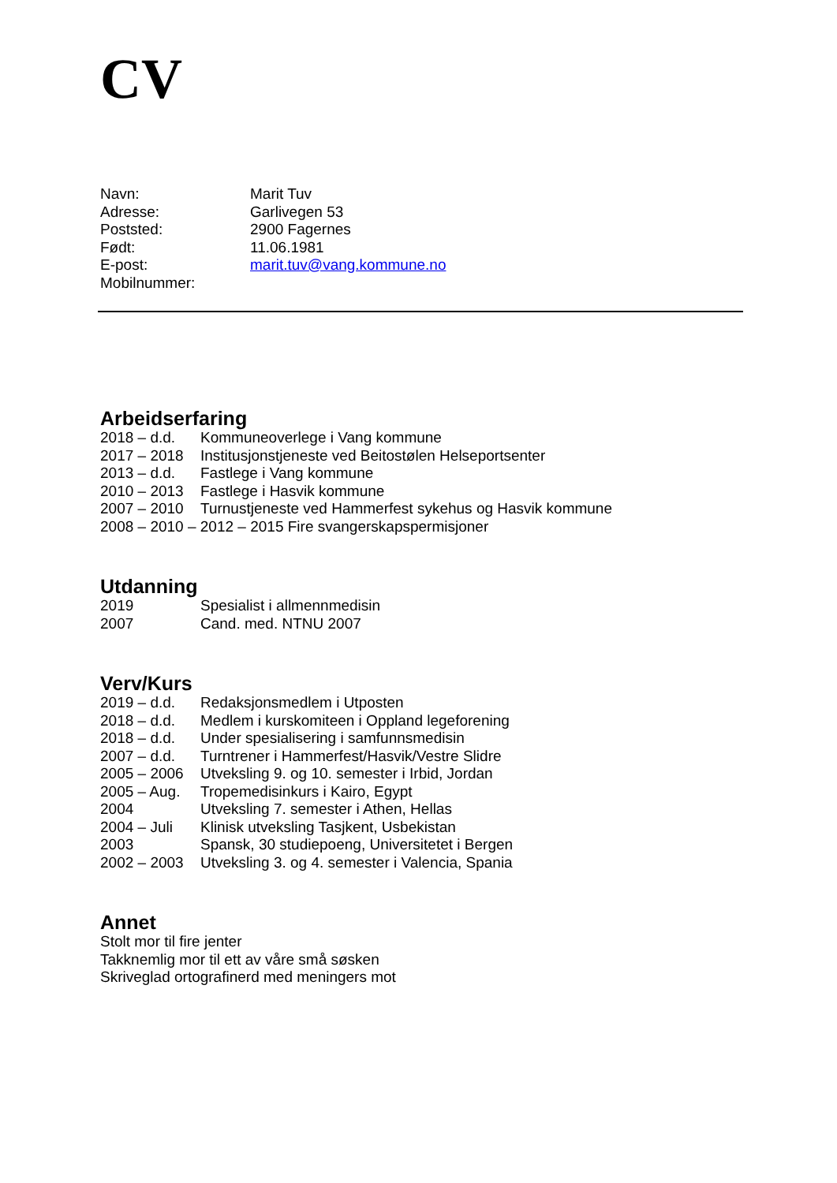CV
Navn: Marit Tuv
Adresse: Garlivegen 53
Poststed: 2900 Fagernes
Født: 11.06.1981
E-post: marit.tuv@vang.kommune.no
Mobilnummer:
Arbeidserfaring
2018 – d.d. Kommuneoverlege i Vang kommune
2017 – 2018 Institusjonstjeneste ved Beitostølen Helseportsenter
2013 – d.d. Fastlege i Vang kommune
2010 – 2013 Fastlege i Hasvik kommune
2007 – 2010 Turnustjeneste ved Hammerfest sykehus og Hasvik kommune
2008 – 2010 – 2012 – 2015 Fire svangerskapspermisjoner
Utdanning
2019 Spesialist i allmennmedisin
2007 Cand. med. NTNU 2007
Verv/Kurs
2019 – d.d. Redaksjonsmedlem i Utposten
2018 – d.d. Medlem i kurskomiteen i Oppland legeforening
2018 – d.d. Under spesialisering i samfunnsmedisin
2007 – d.d. Turntrener i Hammerfest/Hasvik/Vestre Slidre
2005 – 2006 Utveksling 9. og 10. semester i Irbid, Jordan
2005 – Aug. Tropemedisinkurs i Kairo, Egypt
2004 Utveksling 7. semester i Athen, Hellas
2004 – Juli Klinisk utveksling Tasjkent, Usbekistan
2003 Spansk, 30 studiepoeng, Universitetet i Bergen
2002 – 2003 Utveksling 3. og 4. semester i Valencia, Spania
Annet
Stolt mor til fire jenter
Takknemlig mor til ett av våre små søsken
Skriveglad ortografinerd med meningers mot